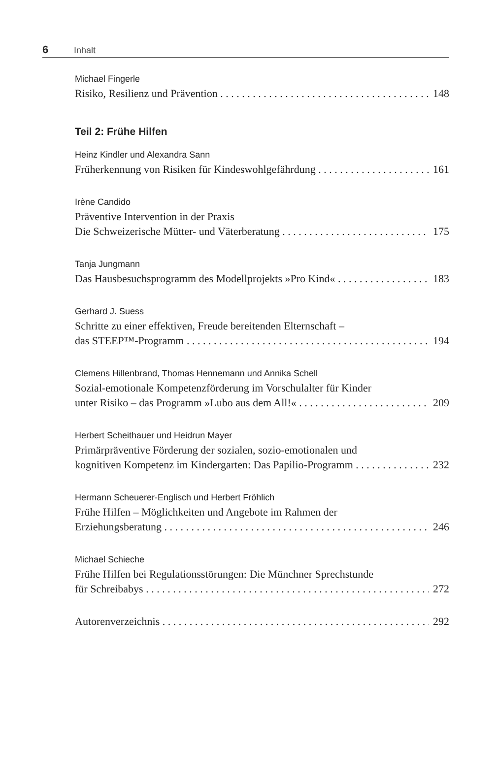6 Inhalt
Michael Fingerle
Risiko, Resilienz und Prävention 148
Teil 2: Frühe Hilfen
Heinz Kindler und Alexandra Sann
Früherkennung von Risiken für Kindeswohlgefährdung 161
Irène Candido
Präventive Intervention in der Praxis
Die Schweizerische Mütter- und Väterberatung 175
Tanja Jungmann
Das Hausbesuchsprogramm des Modellprojekts »Pro Kind« 183
Gerhard J. Suess
Schritte zu einer effektiven, Freude bereitenden Elternschaft –
das STEEP™-Programm 194
Clemens Hillenbrand, Thomas Hennemann und Annika Schell
Sozial-emotionale Kompetenzförderung im Vorschulalter für Kinder
unter Risiko – das Programm »Lubo aus dem All!« 209
Herbert Scheithauer und Heidrun Mayer
Primärpräventive Förderung der sozialen, sozio-emotionalen und
kognitiven Kompetenz im Kindergarten: Das Papilio-Programm 232
Hermann Scheuerer-Englisch und Herbert Fröhlich
Frühe Hilfen – Möglichkeiten und Angebote im Rahmen der
Erziehungsberatung 246
Michael Schieche
Frühe Hilfen bei Regulationsstörungen: Die Münchner Sprechstunde
für Schreibabys 272
Autorenverzeichnis 292